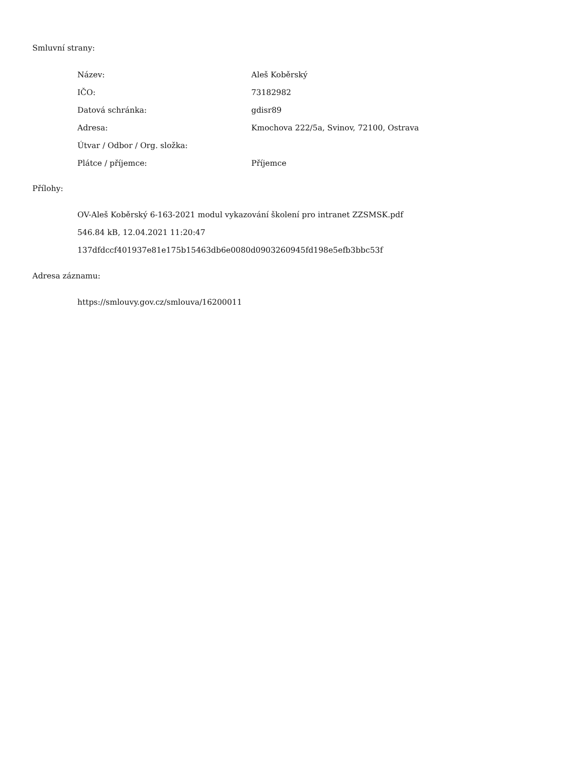Smluvní strany:
| Název: | Aleš Koběrský |
| IČO: | 73182982 |
| Datová schránka: | gdisr89 |
| Adresa: | Kmochova 222/5a, Svinov, 72100, Ostrava |
| Útvar / Odbor / Org. složka: | |
| Plátce / příjemce: | Příjemce |
Přílohy:
OV-Aleš Koběrský 6-163-2021 modul vykazování školení pro intranet ZZSMSK.pdf
546.84 kB, 12.04.2021 11:20:47
137dfdccf401937e81e175b15463db6e0080d0903260945fd198e5efb3bbc53f
Adresa záznamu:
https://smlouvy.gov.cz/smlouva/16200011